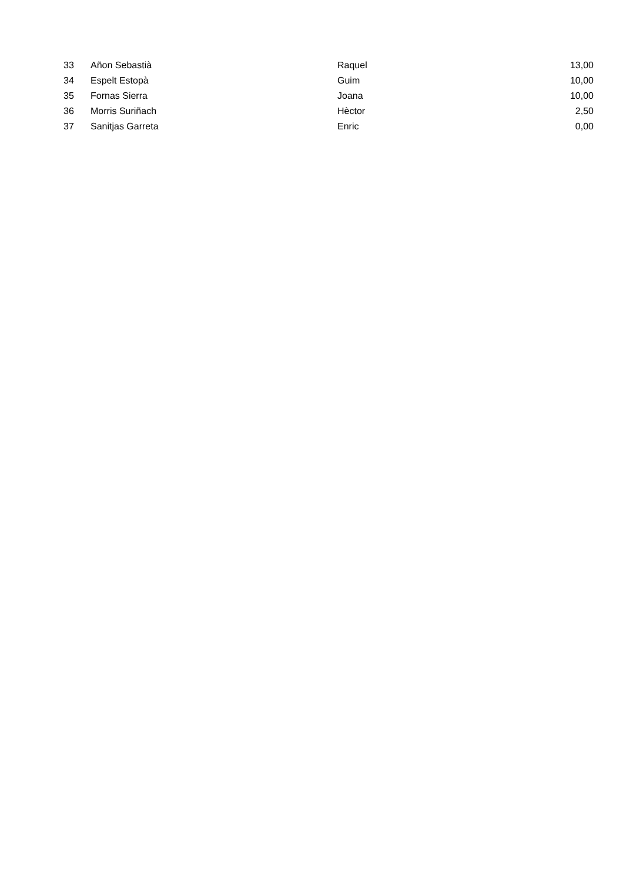| 33 | Añon Sebastià | Raquel | 13,00 |
| 34 | Espelt Estopà | Guim | 10,00 |
| 35 | Fornas Sierra | Joana | 10,00 |
| 36 | Morris Suriñach | Hèctor | 2,50 |
| 37 | Sanitjas Garreta | Enric | 0,00 |